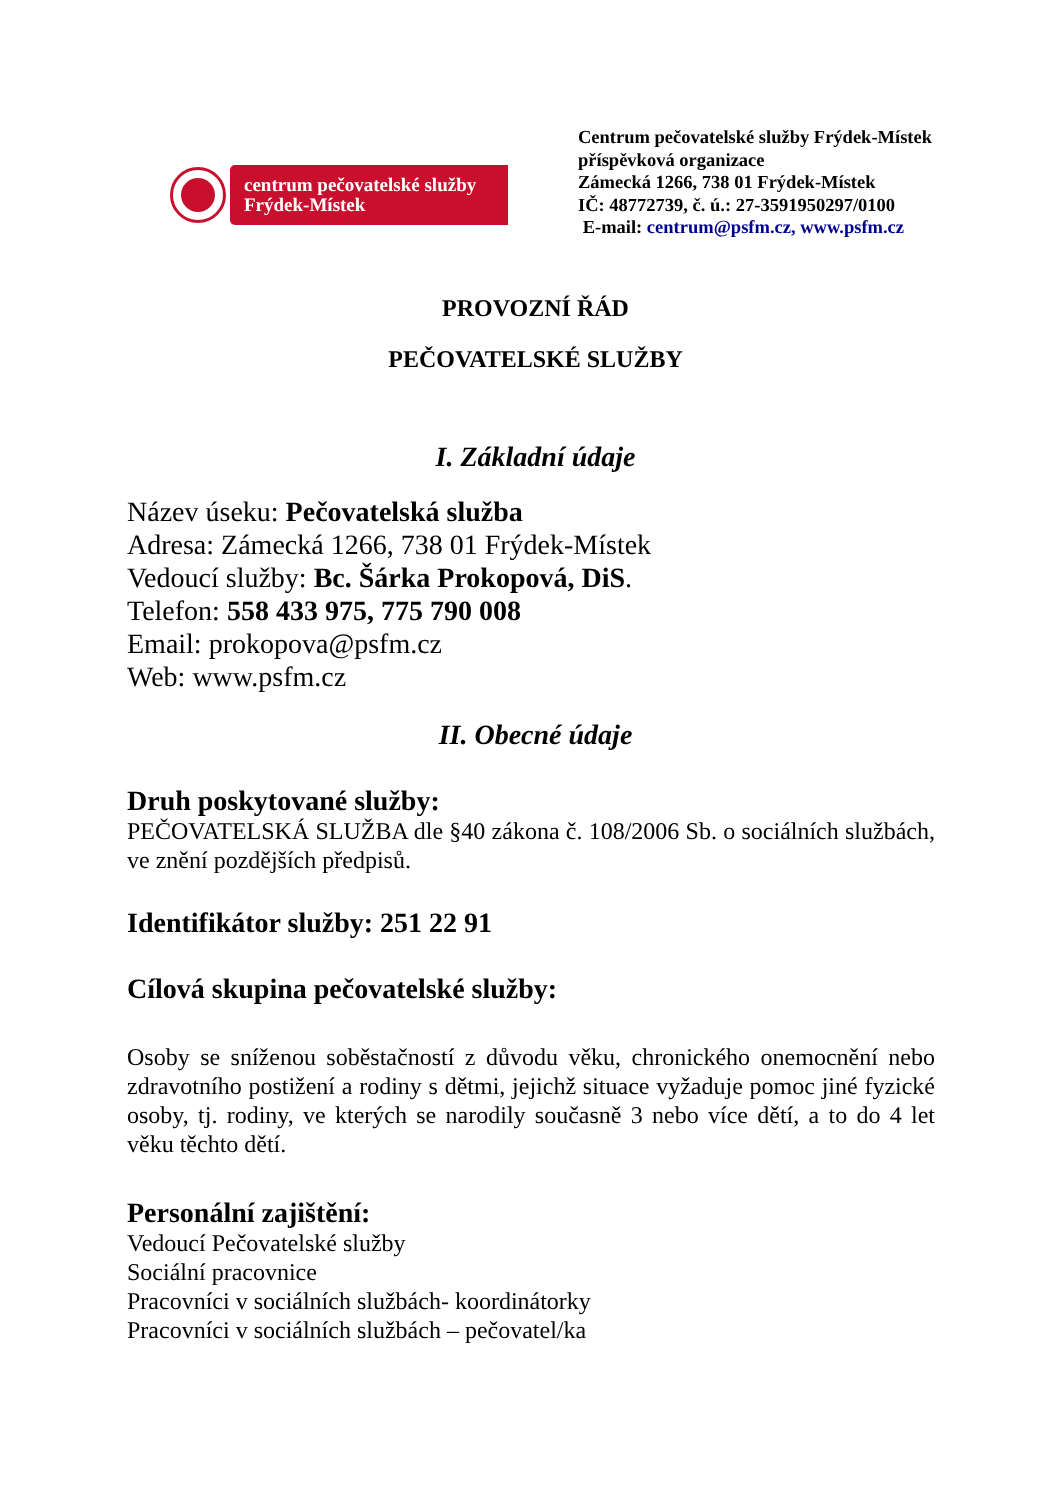centrum pečovatelské služby Frýdek-Místek
Centrum pečovatelské služby Frýdek-Místek
příspěvková organizace
Zámecká 1266, 738 01 Frýdek-Místek
IČ: 48772739, č. ú.: 27-3591950297/0100
E-mail: centrum@psfm.cz, www.psfm.cz
PROVOZNÍ ŘÁD
PEČOVATELSKÉ SLUŽBY
I. Základní údaje
Název úseku: Pečovatelská služba
Adresa: Zámecká 1266, 738 01 Frýdek-Místek
Vedoucí služby: Bc. Šárka Prokopová, DiS.
Telefon: 558 433 975, 775 790 008
Email: prokopova@psfm.cz
Web: www.psfm.cz
II. Obecné údaje
Druh poskytované služby:
PEČOVATELSKÁ SLUŽBA dle §40 zákona č. 108/2006 Sb. o sociálních službách, ve znění pozdějších předpisů.
Identifikátor služby: 251 22 91
Cílová skupina pečovatelské služby:
Osoby se sníženou soběstačností z důvodu věku, chronického onemocnění nebo zdravotního postižení a rodiny s dětmi, jejichž situace vyžaduje pomoc jiné fyzické osoby, tj. rodiny, ve kterých se narodily současně 3 nebo více dětí, a to do 4 let věku těchto dětí.
Personální zajištění:
Vedoucí Pečovatelské služby
Sociální pracovnice
Pracovníci v sociálních službách- koordinátorky
Pracovníci v sociálních službách – pečovatel/ka